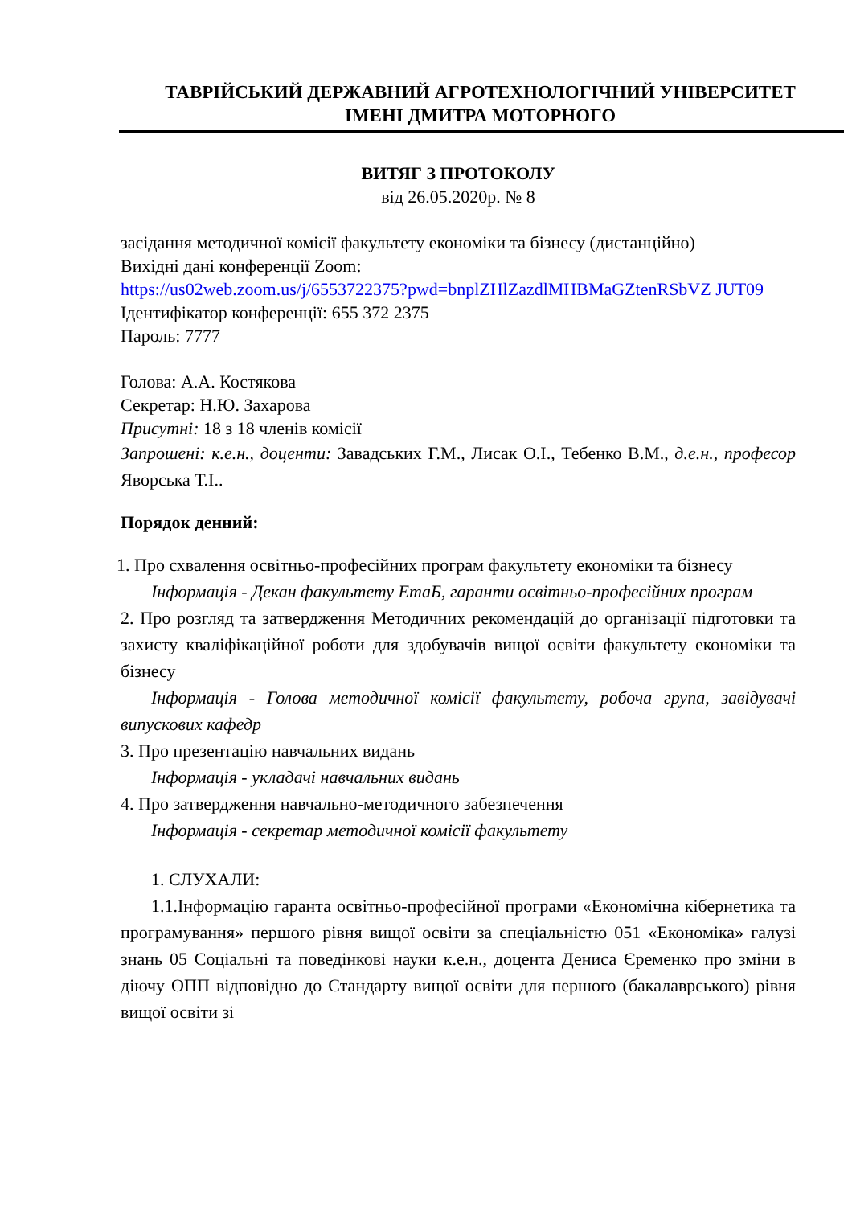ТАВРІЙСЬКИЙ ДЕРЖАВНИЙ АГРОТЕХНОЛОГІЧНИЙ УНІВЕРСИТЕТ
ІМЕНІ ДМИТРА МОТОРНОГО
ВИТЯГ З ПРОТОКОЛУ
від 26.05.2020р. № 8
засідання методичної комісії факультету економіки та бізнесу (дистанційно)
Вихідні дані конференції Zoom:
https://us02web.zoom.us/j/6553722375?pwd=bnplZHlZazdlMHBMaGZtenRSbVZ JUT09
Ідентифікатор конференції: 655 372 2375
Пароль: 7777
Голова: А.А. Костякова
Секретар: Н.Ю. Захарова
Присутні: 18 з 18 членів комісії
Запрошені: к.е.н., доценти: Завадських Г.М., Лисак О.І., Тебенко В.М., д.е.н., професор Яворська Т.І..
Порядок денний:
1. Про схвалення освітньо-професійних програм факультету економіки та бізнесу
Інформація - Декан факультету ЕтаБ, гаранти освітньо-професійних програм
2. Про розгляд та затвердження Методичних рекомендацій до організації підготовки та захисту кваліфікаційної роботи для здобувачів вищої освіти факультету економіки та бізнесу
Інформація - Голова методичної комісії факультету, робоча група, завідувачі випускових кафедр
3. Про презентацію навчальних видань
Інформація - укладачі навчальних видань
4. Про затвердження навчально-методичного забезпечення
Інформація - секретар методичної комісії факультету
1. СЛУХАЛИ:
1.1.Інформацію гаранта освітньо-професійної програми «Економічна кібернетика та програмування» першого рівня вищої освіти за спеціальністю 051 «Економіка» галузі знань 05 Соціальні та поведінкові науки к.е.н., доцента Дениса Єременко про зміни в діючу ОПП відповідно до Стандарту вищої освіти для першого (бакалаврського) рівня вищої освіти зі